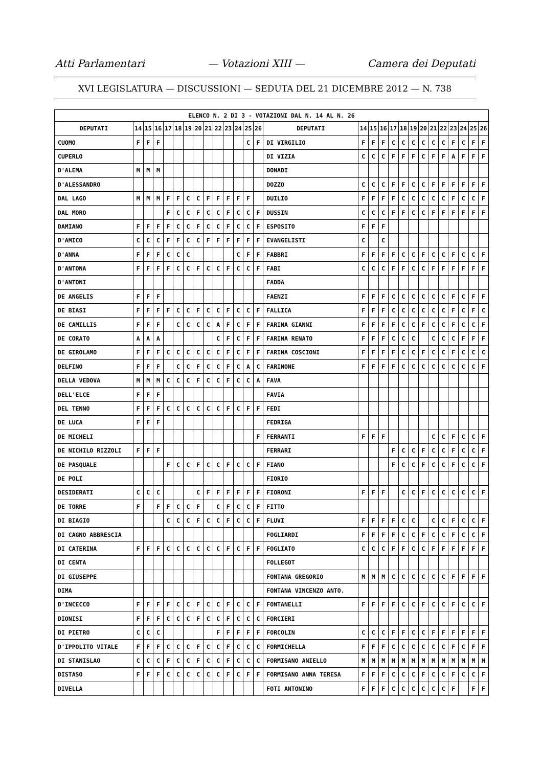Atti Parlamentari — Votazioni XIII — Camera dei Deputati
XVI LEGISLATURA — DISCUSSIONI — SEDUTA DEL 21 DICEMBRE 2012 — N. 738
| ELENCO N. 2 DI 3 - VOTAZIONI DAL N. 14 AL N. 26 | | | | | | | | | | | | | | | | | | | | | | | | | | | |
| --- | --- | --- | --- | --- | --- | --- | --- | --- | --- | --- | --- | --- | --- | --- | --- | --- | --- | --- | --- | --- | --- | --- | --- | --- | --- | --- | --- |
| DEPUTATI | 14 | 15 | 16 | 17 | 18 | 19 | 20 | 21 | 22 | 23 | 24 | 25 | 26 | DEPUTATI | 14 | 15 | 16 | 17 | 18 | 19 | 20 | 21 | 22 | 23 | 24 | 25 | 26 |
| CUOMO | F | F | F | | | | | | | | | C | F | DI VIRGILIO | F | F | F | C | C | C | C | C | C | F | C | F | F |
| CUPERLO | | | | | | | | | | | | | | DI VIZIA | C | C | C | F | F | F | C | F | F | A | F | F | F |
| D'ALEMA | M | M | M | | | | | | | | | | | DONADI | | | | | | | | | | | | | |
| D'ALESSANDRO | | | | | | | | | | | | | | DOZZO | C | C | C | F | F | C | C | F | F | F | F | F | F |
| DAL LAGO | M | M | M | F | F | C | C | F | F | F | F | F | | DUILIO | F | F | F | F | C | C | C | C | C | F | C | C | F |
| DAL MORO | | | | F | C | C | F | C | C | F | C | C | F | DUSSIN | C | C | C | F | F | C | C | F | F | F | F | F | F |
| DAMIANO | F | F | F | F | C | C | F | C | C | F | C | C | F | ESPOSITO | F | F | F | | | | | | | | | | |
| D'AMICO | C | C | C | F | F | C | C | F | F | F | F | F | F | EVANGELISTI | C | | C | | | | | | | | | | |
| D'ANNA | F | F | F | C | C | C | | | | | C | F | F | FABBRI | F | F | F | F | C | C | F | C | C | F | C | C | F |
| D'ANTONA | F | F | F | F | C | C | F | C | C | F | C | C | F | FABI | C | C | C | F | F | C | C | F | F | F | F | F | F |
| D'ANTONI | | | | | | | | | | | | | | FADDA | | | | | | | | | | | | | |
| DE ANGELIS | F | F | F | | | | | | | | | | | FAENZI | F | F | F | C | C | C | C | C | C | F | C | F | F |
| DE BIASI | F | F | F | F | C | C | F | C | C | F | C | C | F | FALLICA | F | F | F | C | C | C | C | C | C | F | C | F | C |
| DE CAMILLIS | F | F | F | | C | C | C | C | A | F | C | F | F | FARINA GIANNI | F | F | F | F | C | C | F | C | C | F | C | C | F |
| DE CORATO | A | A | A | | | | | | C | F | C | F | F | FARINA RENATO | F | F | F | C | C | C | | C | C | C | F | F | F |
| DE GIROLAMO | F | F | F | C | C | C | C | C | C | F | C | F | F | FARINA COSCIONI | F | F | F | F | C | C | F | C | C | F | C | C | C |
| DELFINO | F | F | F | | C | C | F | C | C | F | C | A | C | FARINONE | F | F | F | F | C | C | C | C | C | C | C | C | F |
| DELLA VEDOVA | M | M | M | C | C | C | F | C | C | F | C | C | A | FAVA | | | | | | | | | | | | | |
| DELL'ELCE | F | F | F | | | | | | | | | | | FAVIA | | | | | | | | | | | | | |
| DEL TENNO | F | F | F | C | C | C | C | C | C | F | C | F | F | FEDI | | | | | | | | | | | | | |
| DE LUCA | F | F | F | | | | | | | | | | | FEDRIGA | | | | | | | | | | | | | |
| DE MICHELI | | | | | | | | | | | | | F | FERRANTI | F | F | F | | | | | C | C | F | C | C | F |
| DE NICHILO RIZZOLI | F | F | F | | | | | | | | | | | FERRARI | | | | F | C | C | F | C | C | F | C | C | F |
| DE PASQUALE | | | | F | C | C | F | C | C | F | C | C | F | FIANO | | | | F | C | C | F | C | C | F | C | C | F |
| DE POLI | | | | | | | | | | | | | | FIORIO | | | | | | | | | | | | | |
| DESIDERATI | C | C | C | | | | C | F | F | F | F | F | F | FIORONI | F | F | F | | C | C | F | C | C | C | C | C | F |
| DE TORRE | F | | F | F | C | C | F | | C | F | C | C | F | FITTO | | | | | | | | | | | | | |
| DI BIAGIO | | | | C | C | C | F | C | C | F | C | C | F | FLUVI | F | F | F | F | C | C | | C | C | F | C | C | F |
| DI CAGNO ABBRESCIA | | | | | | | | | | | | | | FOGLIARDI | F | F | F | F | C | C | F | C | C | F | C | C | F |
| DI CATERINA | F | F | F | C | C | C | C | C | C | F | C | F | F | FOGLIATO | C | C | C | F | F | C | C | F | F | F | F | F | F |
| DI CENTA | | | | | | | | | | | | | | FOLLEGOT | | | | | | | | | | | | | |
| DI GIUSEPPE | | | | | | | | | | | | | | FONTANA GREGORIO | M | M | M | C | C | C | C | C | C | F | F | F | F |
| DIMA | | | | | | | | | | | | | | FONTANA VINCENZO ANTO. | | | | | | | | | | | | | |
| D'INCECCO | F | F | F | F | C | C | F | C | C | F | C | C | F | FONTANELLI | F | F | F | F | C | C | F | C | C | F | C | C | F |
| DIONISI | F | F | F | C | C | C | F | C | C | F | C | C | C | FORCIERI | | | | | | | | | | | | | |
| DI PIETRO | C | C | C | | | | | | F | F | F | F | F | FORCOLIN | C | C | C | F | F | C | C | F | F | F | F | F | F |
| D'IPPOLITO VITALE | F | F | F | C | C | C | F | C | C | F | C | C | C | FORMICHELLA | F | F | F | C | C | C | C | C | C | F | C | F | F |
| DI STANISLAO | C | C | C | F | C | C | F | C | C | F | C | C | C | FORMISANO ANIELLO | M | M | M | M | M | M | M | M | M | M | M | M | M |
| DISTASO | F | F | F | C | C | C | C | C | C | F | C | F | F | FORMISANO ANNA TERESA | F | F | F | C | C | C | F | C | C | F | C | C | F |
| DIVELLA | | | | | | | | | | | | | | FOTI ANTONINO | F | F | F | C | C | C | C | C | C | F | | F | F |